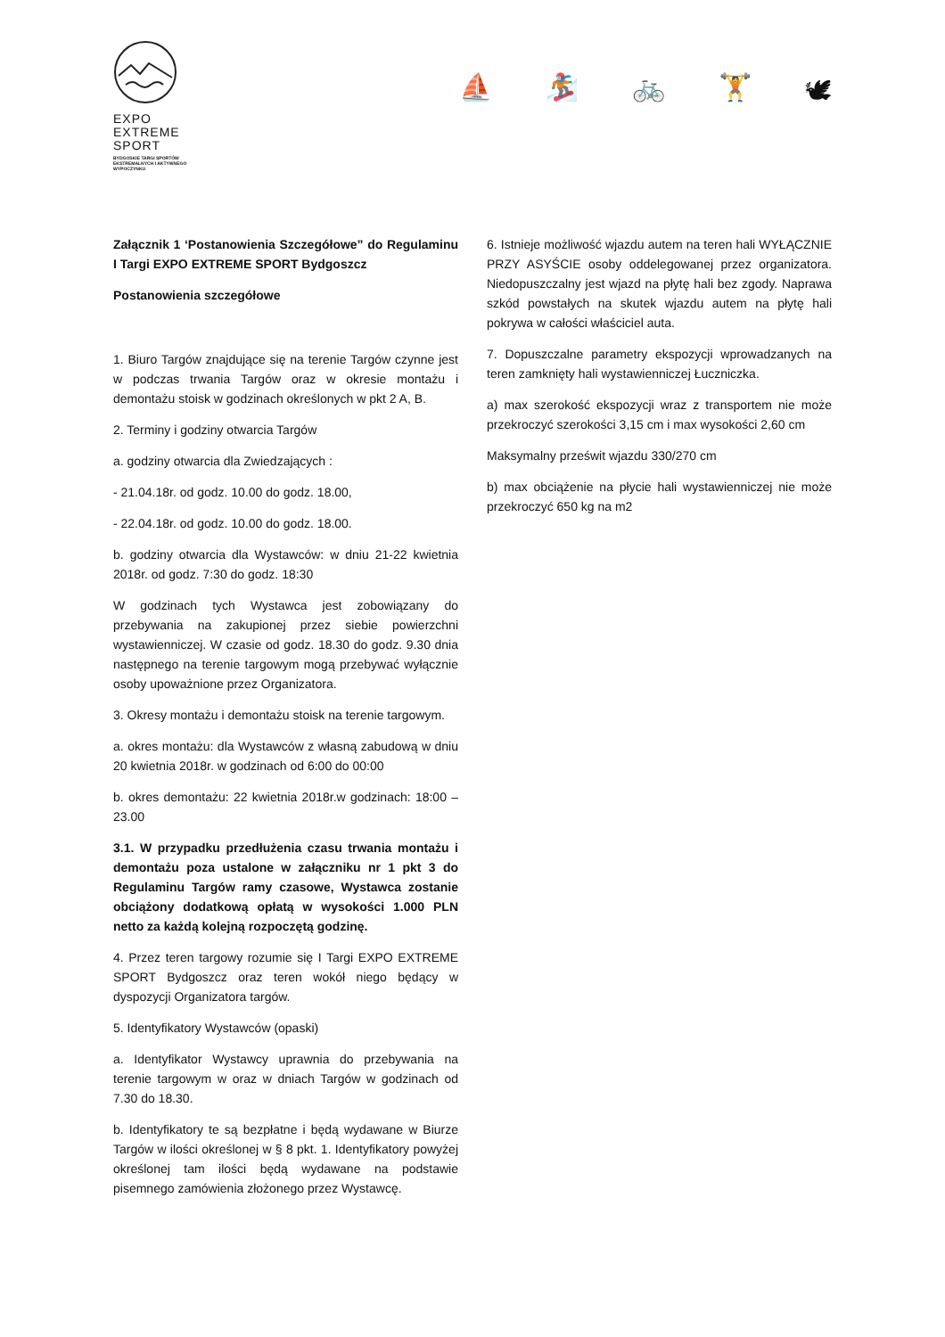EXPO
EXTREME
SPORT
BYDGOSKIE TARGI SPORTÓW
EKSTREMALNYCH I AKTYWNEGO
WYPOCZYNKU
⛵ 🏂 🚲 🏋 🕊
Załącznik 1 ‘Postanowienia Szczegółowe” do Regulaminu I Targi EXPO EXTREME SPORT Bydgoszcz
Postanowienia szczegółowe
1. Biuro Targów znajdujące się na terenie Targów czynne jest w podczas trwania Targów oraz w okresie montażu i demontażu stoisk w godzinach określonych w pkt 2 A, B.
2. Terminy i godziny otwarcia Targów
a. godziny otwarcia dla Zwiedzających :
- 21.04.18r. od godz. 10.00 do godz. 18.00,
- 22.04.18r. od godz. 10.00 do godz. 18.00.
b. godziny otwarcia dla Wystawców: w dniu 21-22 kwietnia 2018r. od godz. 7:30 do godz. 18:30
W godzinach tych Wystawca jest zobowiązany do przebywania na zakupionej przez siebie powierzchni wystawienniczej. W czasie od godz. 18.30 do godz. 9.30 dnia następnego na terenie targowym mogą przebywać wyłącznie osoby upoważnione przez Organizatora.
3. Okresy montażu i demontażu stoisk na terenie targowym.
a. okres montażu: dla Wystawców z własną zabudową w dniu 20 kwietnia 2018r. w godzinach od 6:00 do 00:00
b. okres demontażu: 22 kwietnia 2018r.w godzinach: 18:00 – 23.00
3.1. W przypadku przedłużenia czasu trwania montażu i demontażu poza ustalone w załączniku nr 1 pkt 3 do Regulaminu Targów ramy czasowe, Wystawca zostanie obciążony dodatkową opłatą w wysokości 1.000 PLN netto za każdą kolejną rozpoczętą godzinę.
4. Przez teren targowy rozumie się I Targi EXPO EXTREME SPORT Bydgoszcz oraz teren wokół niego będący w dyspozycji Organizatora targów.
5. Identyfikatory Wystawców (opaski)
a. Identyfikator Wystawcy uprawnia do przebywania na terenie targowym w oraz w dniach Targów w godzinach od 7.30 do 18.30.
b. Identyfikatory te są bezpłatne i będą wydawane w Biurze Targów w ilości określonej w § 8 pkt. 1. Identyfikatory powyżej określonej tam ilości będą wydawane na podstawie pisemnego zamówienia złożonego przez Wystawcę.
6. Istnieje możliwość wjazdu autem na teren hali WYŁĄCZNIE PRZY ASYŚCIE osoby oddelegowanej przez organizatora. Niedopuszczalny jest wjazd na płytę hali bez zgody. Naprawa szkód powstałych na skutek wjazdu autem na płytę hali pokrywa w całości właściciel auta.
7. Dopuszczalne parametry ekspozycji wprowadzanych na teren zamknięty hali wystawienniczej Łuczniczka.
a) max szerokość ekspozycji wraz z transportem nie może przekroczyć szerokości 3,15 cm i max wysokości 2,60 cm
Maksymalny prześwit wjazdu 330/270 cm
b) max obciążenie na płycie hali wystawienniczej nie może przekroczyć 650 kg na m2